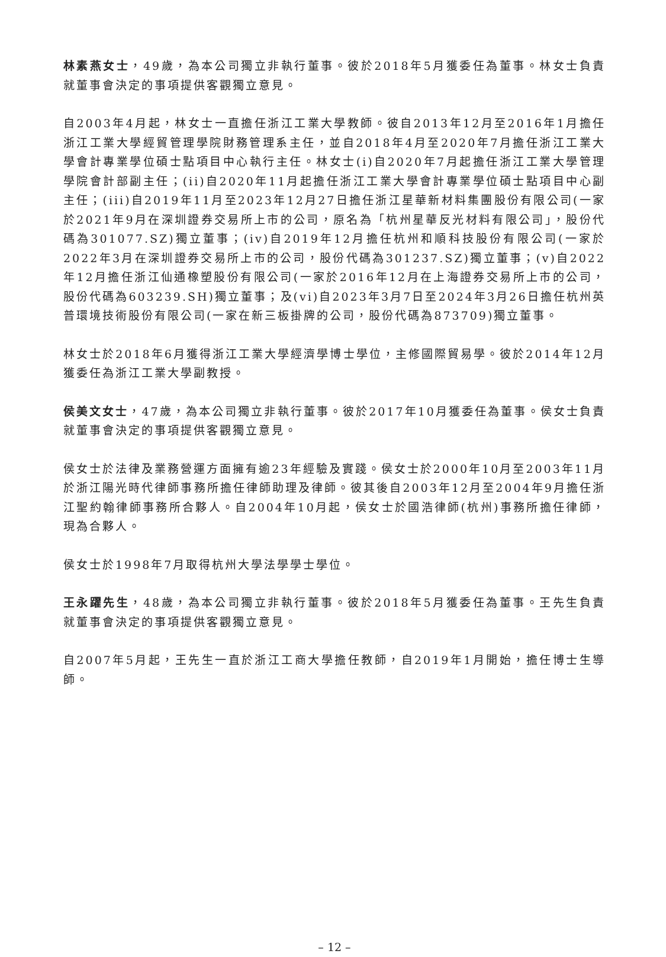林素燕女士，49歲，為本公司獨立非執行董事。彼於2018年5月獲委任為董事。林女士負責就董事會決定的事項提供客觀獨立意見。
自2003年4月起，林女士一直擔任浙江工業大學教師。彼自2013年12月至2016年1月擔任浙江工業大學經貿管理學院財務管理系主任，並自2018年4月至2020年7月擔任浙江工業大學會計專業學位碩士點項目中心執行主任。林女士(i)自2020年7月起擔任浙江工業大學管理學院會計部副主任；(ii)自2020年11月起擔任浙江工業大學會計專業學位碩士點項目中心副主任；(iii)自2019年11月至2023年12月27日擔任浙江星華新材料集團股份有限公司(一家於2021年9月在深圳證券交易所上市的公司，原名為「杭州星華反光材料有限公司」，股份代碼為301077.SZ)獨立董事；(iv)自2019年12月擔任杭州和順科技股份有限公司(一家於2022年3月在深圳證券交易所上市的公司，股份代碼為301237.SZ)獨立董事；(v)自2022年12月擔任浙江仙通橡塑股份有限公司(一家於2016年12月在上海證券交易所上市的公司，股份代碼為603239.SH)獨立董事；及(vi)自2023年3月7日至2024年3月26日擔任杭州英普環境技術股份有限公司(一家在新三板掛牌的公司，股份代碼為873709)獨立董事。
林女士於2018年6月獲得浙江工業大學經濟學博士學位，主修國際貿易學。彼於2014年12月獲委任為浙江工業大學副教授。
侯美文女士，47歲，為本公司獨立非執行董事。彼於2017年10月獲委任為董事。侯女士負責就董事會決定的事項提供客觀獨立意見。
侯女士於法律及業務營運方面擁有逾23年經驗及實踐。侯女士於2000年10月至2003年11月於浙江陽光時代律師事務所擔任律師助理及律師。彼其後自2003年12月至2004年9月擔任浙江聖約翰律師事務所合夥人。自2004年10月起，侯女士於國浩律師(杭州)事務所擔任律師，現為合夥人。
侯女士於1998年7月取得杭州大學法學學士學位。
王永躍先生，48歲，為本公司獨立非執行董事。彼於2018年5月獲委任為董事。王先生負責就董事會決定的事項提供客觀獨立意見。
自2007年5月起，王先生一直於浙江工商大學擔任教師，自2019年1月開始，擔任博士生導師。
– 12 –